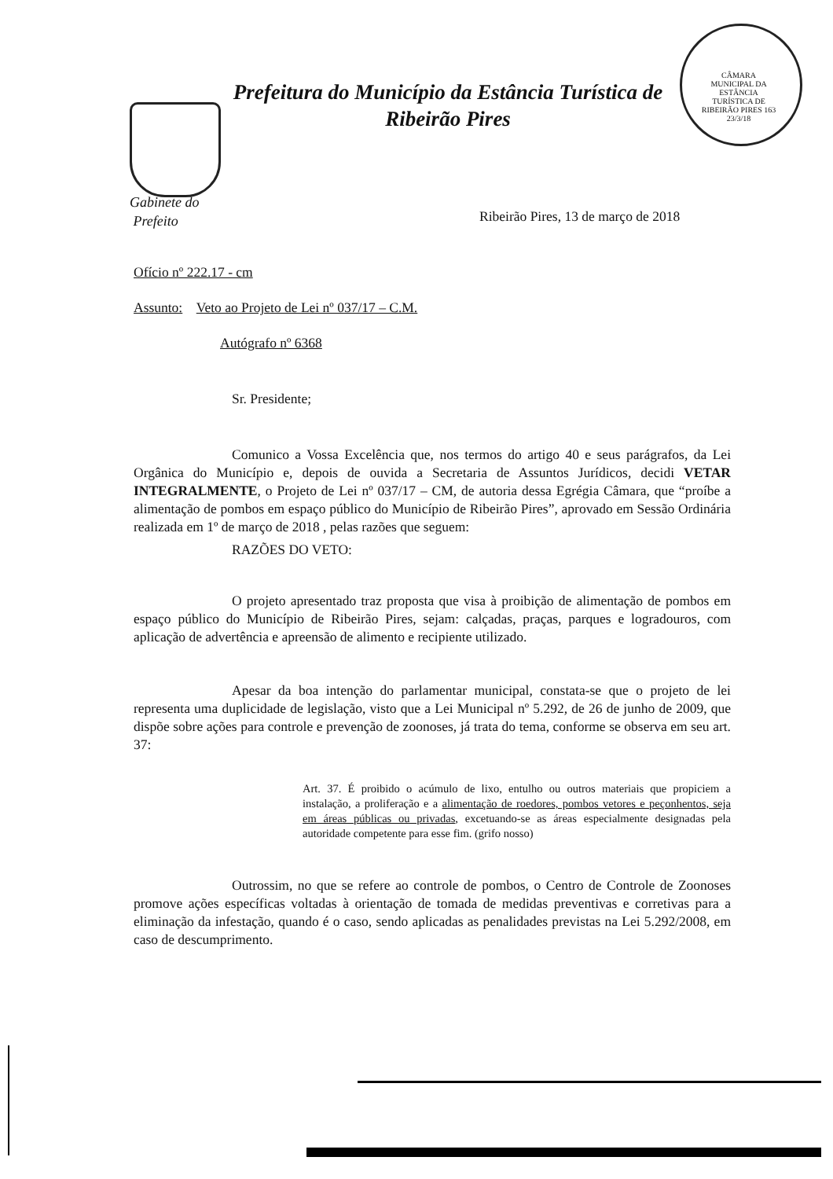Prefeitura do Município da Estância Turística de
Ribeirão Pires
CÂMARA MUNICIPAL DA ESTÂNCIA TURÍSTICA DE RIBEIRÃO PIRES 163 23/3/18
Gabinete do
Prefeito
Ribeirão Pires, 13 de março de 2018
Ofício nº 222.17 - cm
Assunto: Veto ao Projeto de Lei nº 037/17 – C.M.
Autógrafo nº 6368
Sr. Presidente;
Comunico a Vossa Excelência que, nos termos do artigo 40 e seus parágrafos, da Lei Orgânica do Município e, depois de ouvida a Secretaria de Assuntos Jurídicos, decidi VETAR INTEGRALMENTE, o Projeto de Lei nº 037/17 – CM, de autoria dessa Egrégia Câmara, que “proíbe a alimentação de pombos em espaço público do Município de Ribeirão Pires”, aprovado em Sessão Ordinária realizada em 1º de março de 2018 , pelas razões que seguem:
RAZÕES DO VETO:
O projeto apresentado traz proposta que visa à proibição de alimentação de pombos em espaço público do Município de Ribeirão Pires, sejam: calçadas, praças, parques e logradouros, com aplicação de advertência e apreensão de alimento e recipiente utilizado.
Apesar da boa intenção do parlamentar municipal, constata-se que o projeto de lei representa uma duplicidade de legislação, visto que a Lei Municipal nº 5.292, de 26 de junho de 2009, que dispõe sobre ações para controle e prevenção de zoonoses, já trata do tema, conforme se observa em seu art. 37:
Art. 37. É proibido o acúmulo de lixo, entulho ou outros materiais que propiciem a instalação, a proliferação e a alimentação de roedores, pombos vetores e peçonhentos, seja em áreas públicas ou privadas, excetuando-se as áreas especialmente designadas pela autoridade competente para esse fim. (grifo nosso)
Outrossim, no que se refere ao controle de pombos, o Centro de Controle de Zoonoses promove ações específicas voltadas à orientação de tomada de medidas preventivas e corretivas para a eliminação da infestação, quando é o caso, sendo aplicadas as penalidades previstas na Lei 5.292/2008, em caso de descumprimento.